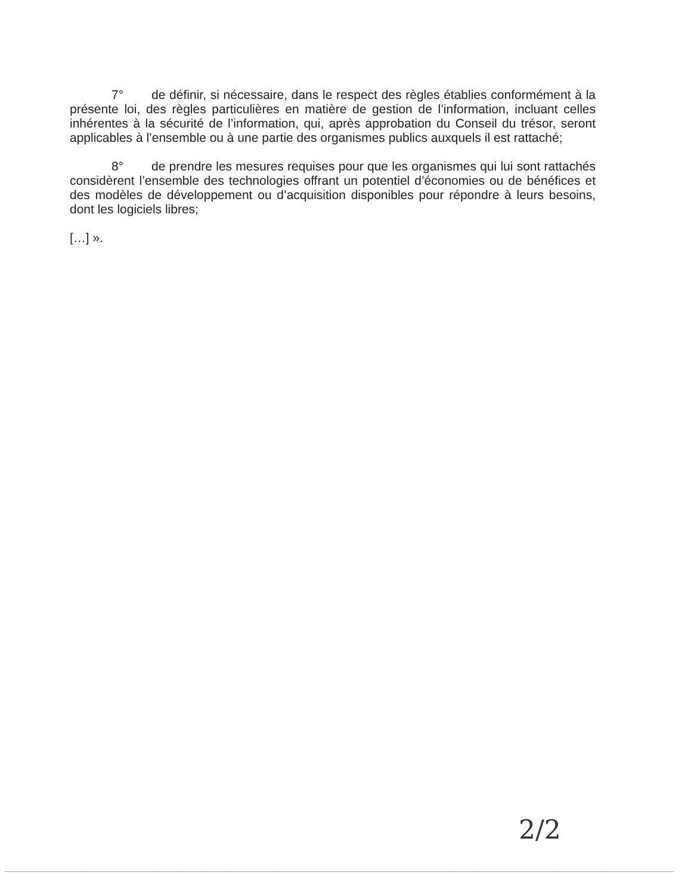7° de définir, si nécessaire, dans le respect des règles établies conformément à la présente loi, des règles particulières en matière de gestion de l’information, incluant celles inhérentes à la sécurité de l’information, qui, après approbation du Conseil du trésor, seront applicables à l’ensemble ou à une partie des organismes publics auxquels il est rattaché;
8° de prendre les mesures requises pour que les organismes qui lui sont rattachés considèrent l’ensemble des technologies offrant un potentiel d’économies ou de bénéfices et des modèles de développement ou d’acquisition disponibles pour répondre à leurs besoins, dont les logiciels libres;
[…] ».
2/2